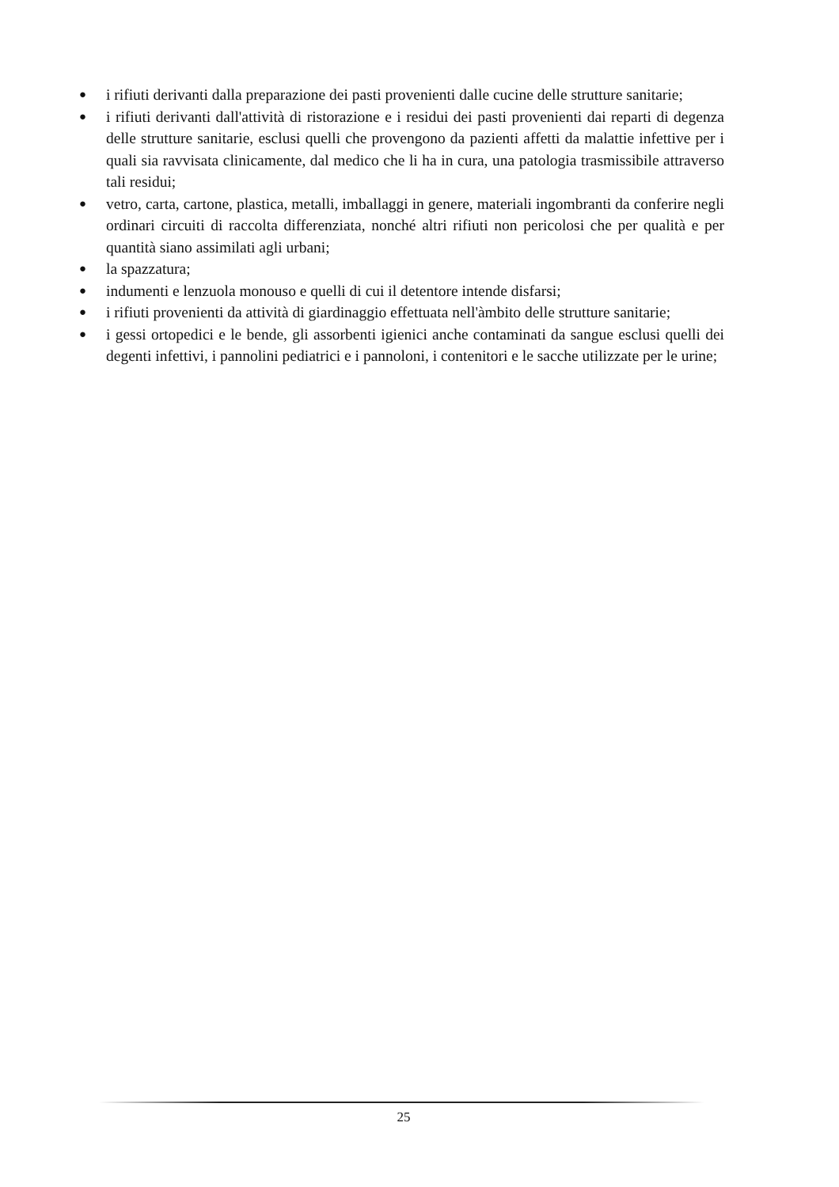● i rifiuti derivanti dalla preparazione dei pasti provenienti dalle cucine delle strutture sanitarie;
● i rifiuti derivanti dall'attività di ristorazione e i residui dei pasti provenienti dai reparti di degenza delle strutture sanitarie, esclusi quelli che provengono da pazienti affetti da malattie infettive per i quali sia ravvisata clinicamente, dal medico che li ha in cura, una patologia trasmissibile attraverso tali residui;
● vetro, carta, cartone, plastica, metalli, imballaggi in genere, materiali ingombranti da conferire negli ordinari circuiti di raccolta differenziata, nonché altri rifiuti non pericolosi che per qualità e per quantità siano assimilati agli urbani;
● la spazzatura;
● indumenti e lenzuola monouso e quelli di cui il detentore intende disfarsi;
● i rifiuti provenienti da attività di giardinaggio effettuata nell'àmbito delle strutture sanitarie;
● i gessi ortopedici e le bende, gli assorbenti igienici anche contaminati da sangue esclusi quelli dei degenti infettivi, i pannolini pediatrici e i pannoloni, i contenitori e le sacche utilizzate per le urine;
25